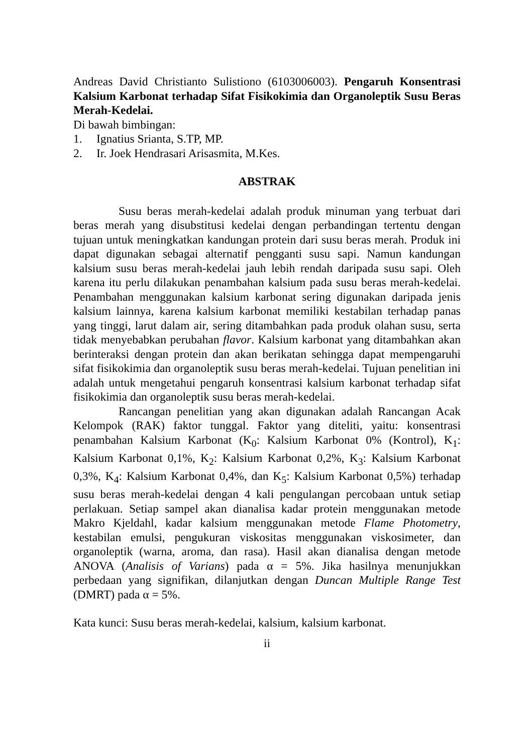Andreas David Christianto Sulistiono (6103006003). Pengaruh Konsentrasi Kalsium Karbonat terhadap Sifat Fisikokimia dan Organoleptik Susu Beras Merah-Kedelai.
Di bawah bimbingan:
1. Ignatius Srianta, S.TP, MP.
2. Ir. Joek Hendrasari Arisasmita, M.Kes.
ABSTRAK
Susu beras merah-kedelai adalah produk minuman yang terbuat dari beras merah yang disubstitusi kedelai dengan perbandingan tertentu dengan tujuan untuk meningkatkan kandungan protein dari susu beras merah. Produk ini dapat digunakan sebagai alternatif pengganti susu sapi. Namun kandungan kalsium susu beras merah-kedelai jauh lebih rendah daripada susu sapi. Oleh karena itu perlu dilakukan penambahan kalsium pada susu beras merah-kedelai. Penambahan menggunakan kalsium karbonat sering digunakan daripada jenis kalsium lainnya, karena kalsium karbonat memiliki kestabilan terhadap panas yang tinggi, larut dalam air, sering ditambahkan pada produk olahan susu, serta tidak menyebabkan perubahan flavor. Kalsium karbonat yang ditambahkan akan berinteraksi dengan protein dan akan berikatan sehingga dapat mempengaruhi sifat fisikokimia dan organoleptik susu beras merah-kedelai. Tujuan penelitian ini adalah untuk mengetahui pengaruh konsentrasi kalsium karbonat terhadap sifat fisikokimia dan organoleptik susu beras merah-kedelai.
Rancangan penelitian yang akan digunakan adalah Rancangan Acak Kelompok (RAK) faktor tunggal. Faktor yang diteliti, yaitu: konsentrasi penambahan Kalsium Karbonat (K<sub>0</sub>: Kalsium Karbonat 0% (Kontrol), K<sub>1</sub>: Kalsium Karbonat 0,1%, K<sub>2</sub>: Kalsium Karbonat 0,2%, K<sub>3</sub>: Kalsium Karbonat 0,3%, K<sub>4</sub>: Kalsium Karbonat 0,4%, dan K<sub>5</sub>: Kalsium Karbonat 0,5%) terhadap susu beras merah-kedelai dengan 4 kali pengulangan percobaan untuk setiap perlakuan. Setiap sampel akan dianalisa kadar protein menggunakan metode Makro Kjeldahl, kadar kalsium menggunakan metode Flame Photometry, kestabilan emulsi, pengukuran viskositas menggunakan viskosimeter, dan organoleptik (warna, aroma, dan rasa). Hasil akan dianalisa dengan metode ANOVA (Analisis of Varians) pada α = 5%. Jika hasilnya menunjukkan perbedaan yang signifikan, dilanjutkan dengan Duncan Multiple Range Test (DMRT) pada α = 5%.
Kata kunci: Susu beras merah-kedelai, kalsium, kalsium karbonat.
ii